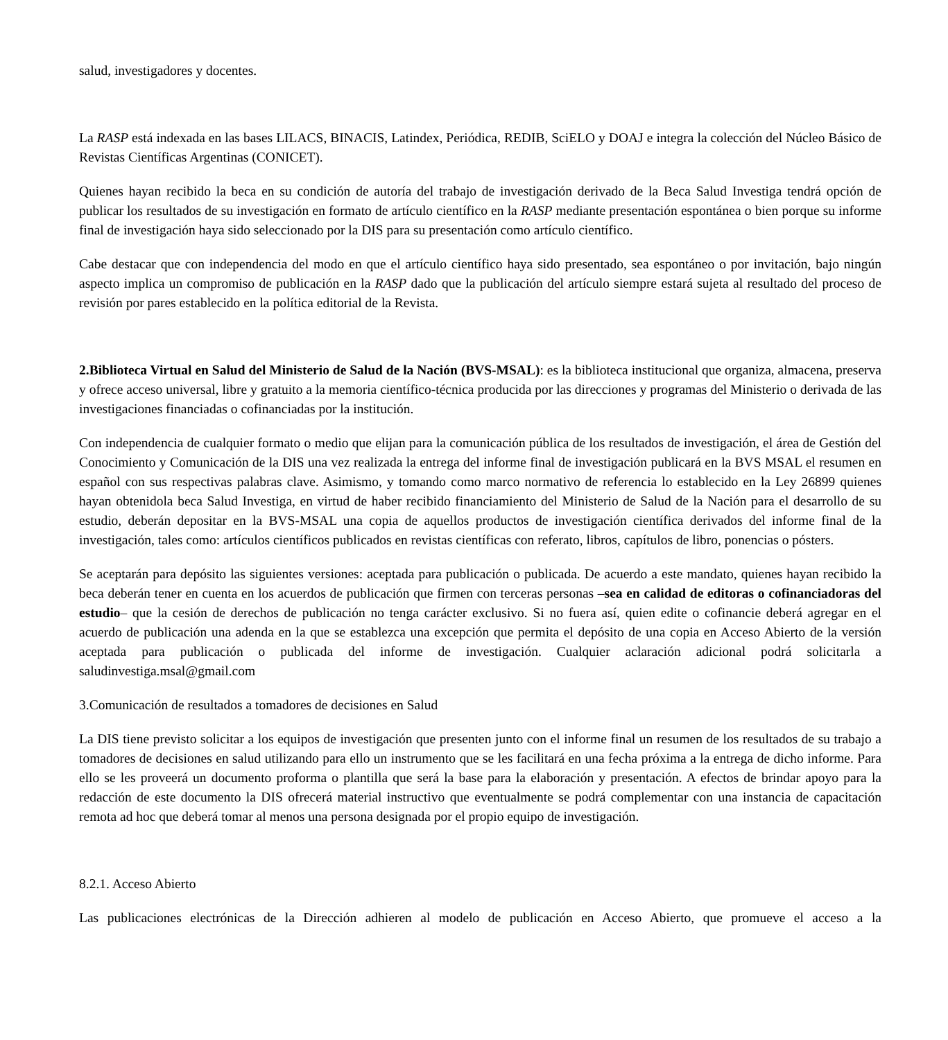salud, investigadores y docentes.
La RASP está indexada en las bases LILACS, BINACIS, Latindex, Periódica, REDIB, SciELO y DOAJ e integra la colección del Núcleo Básico de Revistas Científicas Argentinas (CONICET).
Quienes hayan recibido la beca en su condición de autoría del trabajo de investigación derivado de la Beca Salud Investiga tendrá opción de publicar los resultados de su investigación en formato de artículo científico en la RASP mediante presentación espontánea o bien porque su informe final de investigación haya sido seleccionado por la DIS para su presentación como artículo científico.
Cabe destacar que con independencia del modo en que el artículo científico haya sido presentado, sea espontáneo o por invitación, bajo ningún aspecto implica un compromiso de publicación en la RASP dado que la publicación del artículo siempre estará sujeta al resultado del proceso de revisión por pares establecido en la política editorial de la Revista.
2.Biblioteca Virtual en Salud del Ministerio de Salud de la Nación (BVS-MSAL): es la biblioteca institucional que organiza, almacena, preserva y ofrece acceso universal, libre y gratuito a la memoria científico-técnica producida por las direcciones y programas del Ministerio o derivada de las investigaciones financiadas o cofinanciadas por la institución.
Con independencia de cualquier formato o medio que elijan para la comunicación pública de los resultados de investigación, el área de Gestión del Conocimiento y Comunicación de la DIS una vez realizada la entrega del informe final de investigación publicará en la BVS MSAL el resumen en español con sus respectivas palabras clave. Asimismo, y tomando como marco normativo de referencia lo establecido en la Ley 26899 quienes hayan obtenidola beca Salud Investiga, en virtud de haber recibido financiamiento del Ministerio de Salud de la Nación para el desarrollo de su estudio, deberán depositar en la BVS-MSAL una copia de aquellos productos de investigación científica derivados del informe final de la investigación, tales como: artículos científicos publicados en revistas científicas con referato, libros, capítulos de libro, ponencias o pósters.
Se aceptarán para depósito las siguientes versiones: aceptada para publicación o publicada. De acuerdo a este mandato, quienes hayan recibido la beca deberán tener en cuenta en los acuerdos de publicación que firmen con terceras personas –sea en calidad de editoras o cofinanciadoras del estudio– que la cesión de derechos de publicación no tenga carácter exclusivo. Si no fuera así, quien edite o cofinancie deberá agregar en el acuerdo de publicación una adenda en la que se establezca una excepción que permita el depósito de una copia en Acceso Abierto de la versión aceptada para publicación o publicada del informe de investigación. Cualquier aclaración adicional podrá solicitarla a saludinvestiga.msal@gmail.com
3.Comunicación de resultados a tomadores de decisiones en Salud
La DIS tiene previsto solicitar a los equipos de investigación que presenten junto con el informe final un resumen de los resultados de su trabajo a tomadores de decisiones en salud utilizando para ello un instrumento que se les facilitará en una fecha próxima a la entrega de dicho informe. Para ello se les proveerá un documento proforma o plantilla que será la base para la elaboración y presentación. A efectos de brindar apoyo para la redacción de este documento la DIS ofrecerá material instructivo que eventualmente se podrá complementar con una instancia de capacitación remota ad hoc que deberá tomar al menos una persona designada por el propio equipo de investigación.
8.2.1. Acceso Abierto
Las publicaciones electrónicas de la Dirección adhieren al modelo de publicación en Acceso Abierto, que promueve el acceso a la